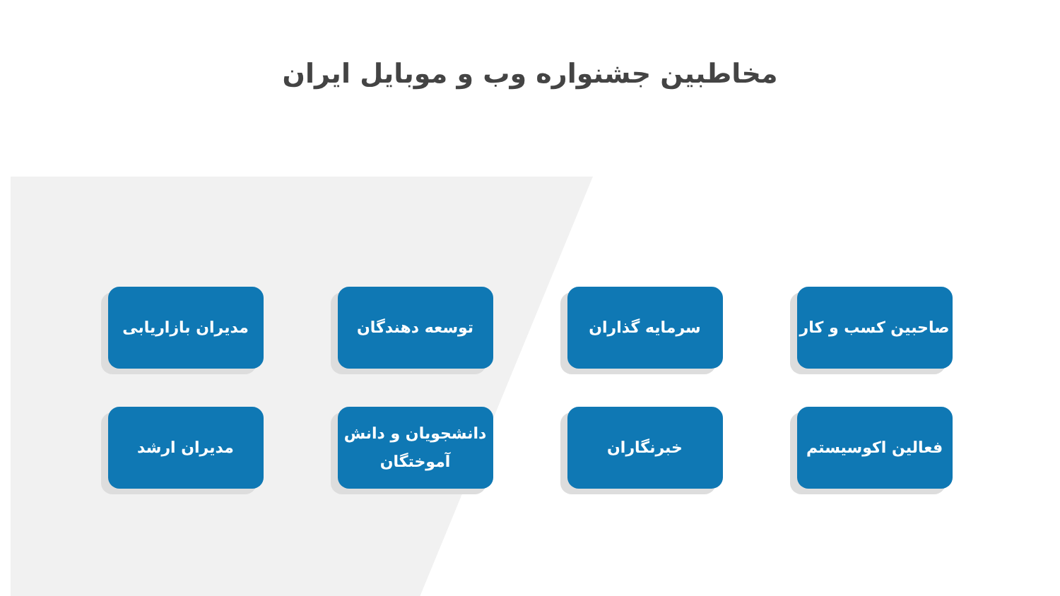مخاطبین جشنواره وب و موبایل ایران
صاحبین کسب و کار
سرمایه گذاران
توسعه دهندگان
مدیران بازاریابی
فعالین اکوسیستم
خبرنگاران
دانشجویان و دانش آموختگان
مدیران ارشد